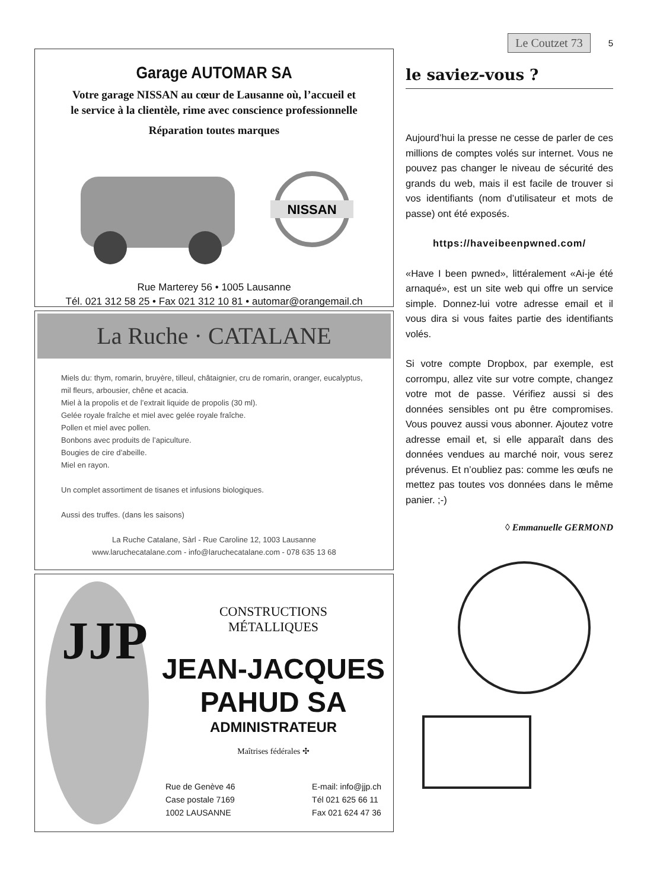Garage AUTOMAR SA
Votre garage NISSAN au cœur de Lausanne où, l’accueil et
le service à la clientèle, rime avec conscience professionnelle
Réparation toutes marques
NISSAN
Rue Marterey 56 • 1005 Lausanne
Tél. 021 312 58 25 • Fax 021 312 10 81 • automar@orangemail.ch
La Ruche · CATALANE
Miels du: thym, romarin, bruyère, tilleul, châtaignier, cru de romarin, oranger, eucalyptus, mil fleurs, arbousier, chêne et acacia.
Miel à la propolis et de l’extrait liquide de propolis (30 ml).
Gelée royale fraîche et miel avec gelée royale fraîche.
Pollen et miel avec pollen.
Bonbons avec produits de l’apiculture.
Bougies de cire d’abeille.
Miel en rayon.
Un complet assortiment de tisanes et infusions biologiques.
Aussi des truffes. (dans les saisons)
La Ruche Catalane, Sàrl - Rue Caroline 12, 1003 Lausanne
www.laruchecatalane.com - info@laruchecatalane.com - 078 635 13 68
JJP
CONSTRUCTIONS
MÉTALLIQUES
JEAN-JACQUES
PAHUD SA
ADMINISTRATEUR
Maîtrises fédérales ✣
Rue de Genève 46
Case postale 7169
1002 LAUSANNE
E-mail: info@jjp.ch
Tél 021 625 66 11
Fax 021 624 47 36
Le Coutzet 73 5
le saviez-vous ?
Aujourd’hui la presse ne cesse de parler de ces millions de comptes volés sur internet. Vous ne pouvez pas changer le niveau de sécurité des grands du web, mais il est facile de trouver si vos identifiants (nom d’utilisateur et mots de passe) ont été exposés.
https://haveibeenpwned.com/
«Have I been pwned», littéralement «Ai-je été arnaqué», est un site web qui offre un service simple. Donnez-lui votre adresse email et il vous dira si vous faites partie des identifiants volés.
Si votre compte Dropbox, par exemple, est corrompu, allez vite sur votre compte, changez votre mot de passe. Vérifiez aussi si des données sensibles ont pu être compromises. Vous pouvez aussi vous abonner. Ajoutez votre adresse email et, si elle apparaît dans des données vendues au marché noir, vous serez prévenus. Et n’oubliez pas: comme les œufs ne mettez pas toutes vos données dans le même panier. ;-)
◊ Emmanuelle GERMOND